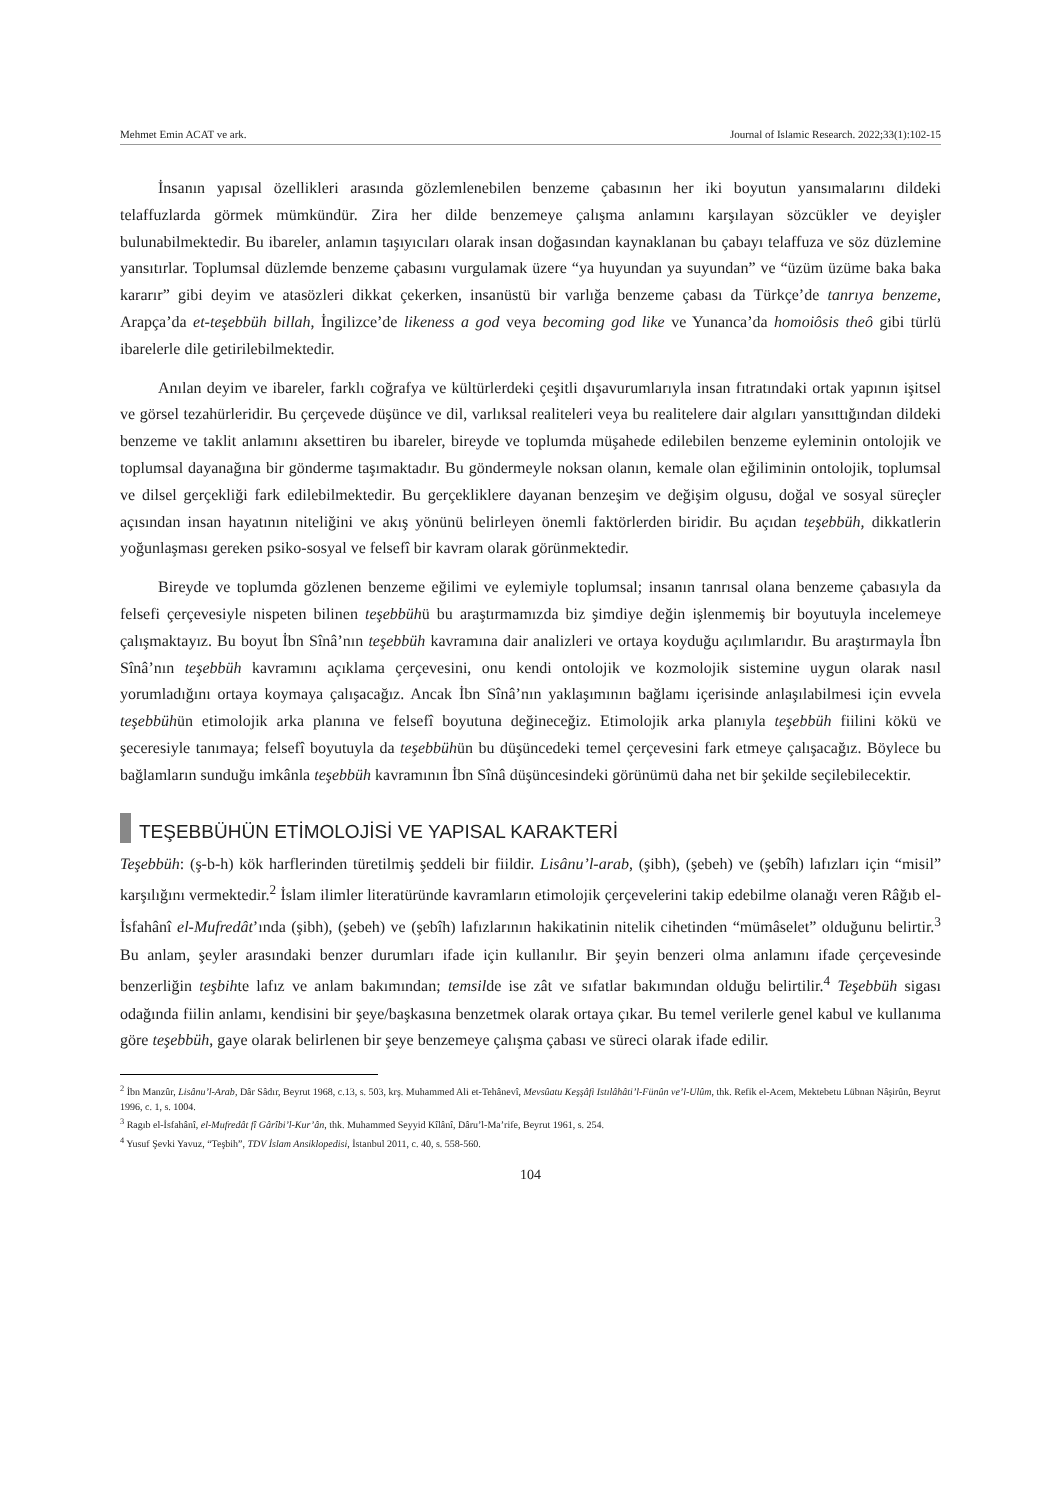Mehmet Emin ACAT ve ark. Journal of Islamic Research. 2022;33(1):102-15
İnsanın yapısal özellikleri arasında gözlemlenebilen benzeme çabasının her iki boyutun yansımalarını dildeki telaffuzlarda görmek mümkündür. Zira her dilde benzemeye çalışma anlamını karşılayan sözcükler ve deyişler bulunabilmektedir. Bu ibareler, anlamın taşıyıcıları olarak insan doğasından kaynaklanan bu çabayı telaffuza ve söz düzlemine yansıtırlar. Toplumsal düzlemde benzeme çabasını vurgulamak üzere “ya huyundan ya suyundan” ve “üzüm üzüme baka baka kararır” gibi deyim ve atasözleri dikkat çekerken, insanüstü bir varlığa benzeme çabası da Türkçe’de tanrıya benzeme, Arapça’da et-teşebbüh billah, İngilizce’de likeness a god veya becoming god like ve Yunanca’da homoiôsis theô gibi türlü ibarelerle dile getirilebilmektedir.
Anılan deyim ve ibareler, farklı coğrafya ve kültürlerdeki çeşitli dışavurumlarıyla insan fıtratındaki ortak yapının işitsel ve görsel tezahürleridir. Bu çerçevede düşünce ve dil, varlıksal realiteleri veya bu realitelere dair algıları yansıttığından dildeki benzeme ve taklit anlamını aksettiren bu ibareler, bireyde ve toplumda müşahede edilebilen benzeme eyleminin ontolojik ve toplumsal dayanağına bir gönderme taşımaktadır. Bu göndermeyle noksan olanın, kemale olan eğiliminin ontolojik, toplumsal ve dilsel gerçekliği fark edilebilmektedir. Bu gerçekliklere dayanan benzeşim ve değişim olgusu, doğal ve sosyal süreçler açısından insan hayatının niteliğini ve akış yönünü belirleyen önemli faktörlerden biridir. Bu açıdan teşebbüh, dikkatlerin yoğunlaşması gereken psiko-sosyal ve felsefî bir kavram olarak görünmektedir.
Bireyde ve toplumda gözlenen benzeme eğilimi ve eylemiyle toplumsal; insanın tanrısal olana benzeme çabasıyla da felsefi çerçevesiyle nispeten bilinen teşebbühü bu araştırmamızda biz şimdiye değin işlenmemiş bir boyutuyla incelemeye çalışmaktayız. Bu boyut İbn Sînâ’nın teşebbüh kavramına dair analizleri ve ortaya koyduğu açılımlarıdır. Bu araştırmayla İbn Sînâ’nın teşebbüh kavramını açıklama çerçevesini, onu kendi ontolojik ve kozmolojik sistemine uygun olarak nasıl yorumladığını ortaya koymaya çalışacağız. Ancak İbn Sînâ’nın yaklaşımının bağlamı içerisinde anlaşılabilmesi için evvela teşebbühün etimolojik arka planına ve felsefî boyutuna değineceğiz. Etimolojik arka planıyla teşebbüh fiilini kökü ve şeceresiyle tanımaya; felsefî boyutuyla da teşebbühün bu düşüncedeki temel çerçevesini fark etmeye çalışacağız. Böylece bu bağlamların sunduğu imkânla teşebbüh kavramının İbn Sînâ düşüncesindeki görünümü daha net bir şekilde seçilebilecektir.
TEŞEBBÜHÜN ETİMOLOJİSİ VE YAPISAL KARAKTERİ
Teşebbüh: (ş-b-h) kök harflerinden türetilmiş şeddeli bir fiildir. Lisânu’l-arab, (şibh), (şebeh) ve (şebîh) lafızları için “misil” karşılığını vermektedir.<sup>2</sup> İslam ilimler literatüründe kavramların etimolojik çerçevelerini takip edebilme olanağı veren Râğıb el-İsfahânî el-Mufredât’ında (şibh), (şebeh) ve (şebîh) lafızlarının hakikatinin nitelik cihetinden “mümâselet” olduğunu belirtir.<sup>3</sup> Bu anlam, şeyler arasındaki benzer durumları ifade için kullanılır. Bir şeyin benzeri olma anlamını ifade çerçevesinde benzerliğin teşbihte lafız ve anlam bakımından; temsilde ise zât ve sıfatlar bakımından olduğu belirtilir.<sup>4</sup> Teşebbüh sigası odağında fiilin anlamı, kendisini bir şeye/başkasına benzetmek olarak ortaya çıkar. Bu temel verilerle genel kabul ve kullanıma göre teşebbüh, gaye olarak belirlenen bir şeye benzemeye çalışma çabası ve süreci olarak ifade edilir.
<sup>2</sup> İbn Manzûr, Lisânu’l-Arab, Dâr Sâdır, Beyrut 1968, c.13, s. 503, krş. Muhammed Ali et-Tehânevî, Mevsûatu Keşşâfi Istılâhâti’l-Fünûn ve’l-Ulûm, thk. Refik el-Acem, Mektebetu Lübnan Nâşirûn, Beyrut 1996, c. 1, s. 1004.
<sup>3</sup> Ragıb el-İsfahânî, el-Mufredât fî Gârîbi’l-Kur’ân, thk. Muhammed Seyyid Kîlânî, Dâru’l-Ma’rife, Beyrut 1961, s. 254.
<sup>4</sup> Yusuf Şevki Yavuz, “Teşbih”, TDV İslam Ansiklopedisi, İstanbul 2011, c. 40, s. 558-560.
104